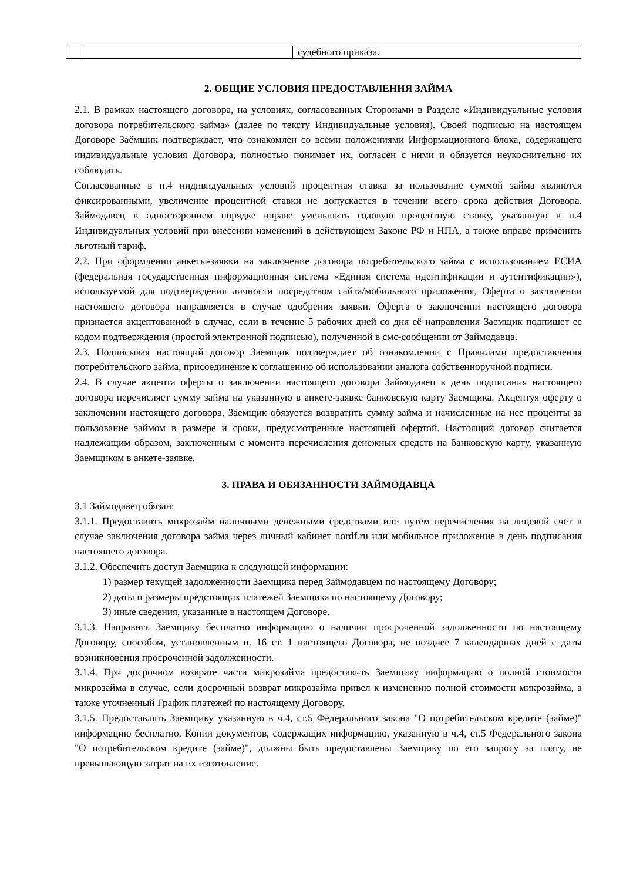| | | судебного приказа. |
2. ОБЩИЕ УСЛОВИЯ ПРЕДОСТАВЛЕНИЯ ЗАЙМА
2.1. В рамках настоящего договора, на условиях, согласованных Сторонами в Разделе «Индивидуальные условия договора потребительского займа» (далее по тексту Индивидуальные условия). Своей подписью на настоящем Договоре Заёмщик подтверждает, что ознакомлен со всеми положениями Информационного блока, содержащего индивидуальные условия Договора, полностью понимает их, согласен с ними и обязуется неукоснительно их соблюдать.
Согласованные в п.4 индивидуальных условий процентная ставка за пользование суммой займа являются фиксированными, увеличение процентной ставки не допускается в течении всего срока действия Договора. Займодавец в одностороннем порядке вправе уменьшить годовую процентную ставку, указанную в п.4 Индивидуальных условий при внесении изменений в действующем Законе РФ и НПА, а также вправе применить льготный тариф.
2.2. При оформлении анкеты-заявки на заключение договора потребительского займа с использованием ЕСИА (федеральная государственная информационная система «Единая система идентификации и аутентификации»), используемой для подтверждения личности посредством сайта/мобильного приложения, Оферта о заключении настоящего договора направляется в случае одобрения заявки. Оферта о заключении настоящего договора признается акцептованной в случае, если в течение 5 рабочих дней со дня её направления Заемщик подпишет ее кодом подтверждения (простой электронной подписью), полученной в смс-сообщении от Займодавца.
2.3. Подписывая настоящий договор Заемщик подтверждает об ознакомлении с Правилами предоставления потребительского займа, присоединение к соглашению об использовании аналога собственноручной подписи.
2.4. В случае акцепта оферты о заключении настоящего договора Займодавец в день подписания настоящего договора перечисляет сумму займа на указанную в анкете-заявке банковскую карту Заемщика. Акцептуя оферту о заключении настоящего договора, Заемщик обязуется возвратить сумму займа и начисленные на нее проценты за пользование займом в размере и сроки, предусмотренные настоящей офертой. Настоящий договор считается надлежащим образом, заключенным с момента перечисления денежных средств на банковскую карту, указанную Заемщиком в анкете-заявке.
3. ПРАВА И ОБЯЗАННОСТИ ЗАЙМОДАВЦА
3.1 Займодавец обязан:
3.1.1. Предоставить микрозайм наличными денежными средствами или путем перечисления на лицевой счет в случае заключения договора займа через личный кабинет nordf.ru или мобильное приложение в день подписания настоящего договора.
3.1.2. Обеспечить доступ Заемщика к следующей информации:
1) размер текущей задолженности Заемщика перед Займодавцем по настоящему Договору;
2) даты и размеры предстоящих платежей Заемщика по настоящему Договору;
3) иные сведения, указанные в настоящем Договоре.
3.1.3. Направить Заемщику бесплатно информацию о наличии просроченной задолженности по настоящему Договору, способом, установленным п. 16 ст. 1 настоящего Договора, не позднее 7 календарных дней с даты возникновения просроченной задолженности.
3.1.4. При досрочном возврате части микрозайма предоставить Заемщику информацию о полной стоимости микрозайма в случае, если досрочный возврат микрозайма привел к изменению полной стоимости микрозайма, а также уточненный График платежей по настоящему Договору.
3.1.5. Предоставлять Заемщику указанную в ч.4, ст.5 Федерального закона "О потребительском кредите (займе)" информацию бесплатно. Копии документов, содержащих информацию, указанную в ч.4, ст.5 Федерального закона "О потребительском кредите (займе)", должны быть предоставлены Заемщику по его запросу за плату, не превышающую затрат на их изготовление.